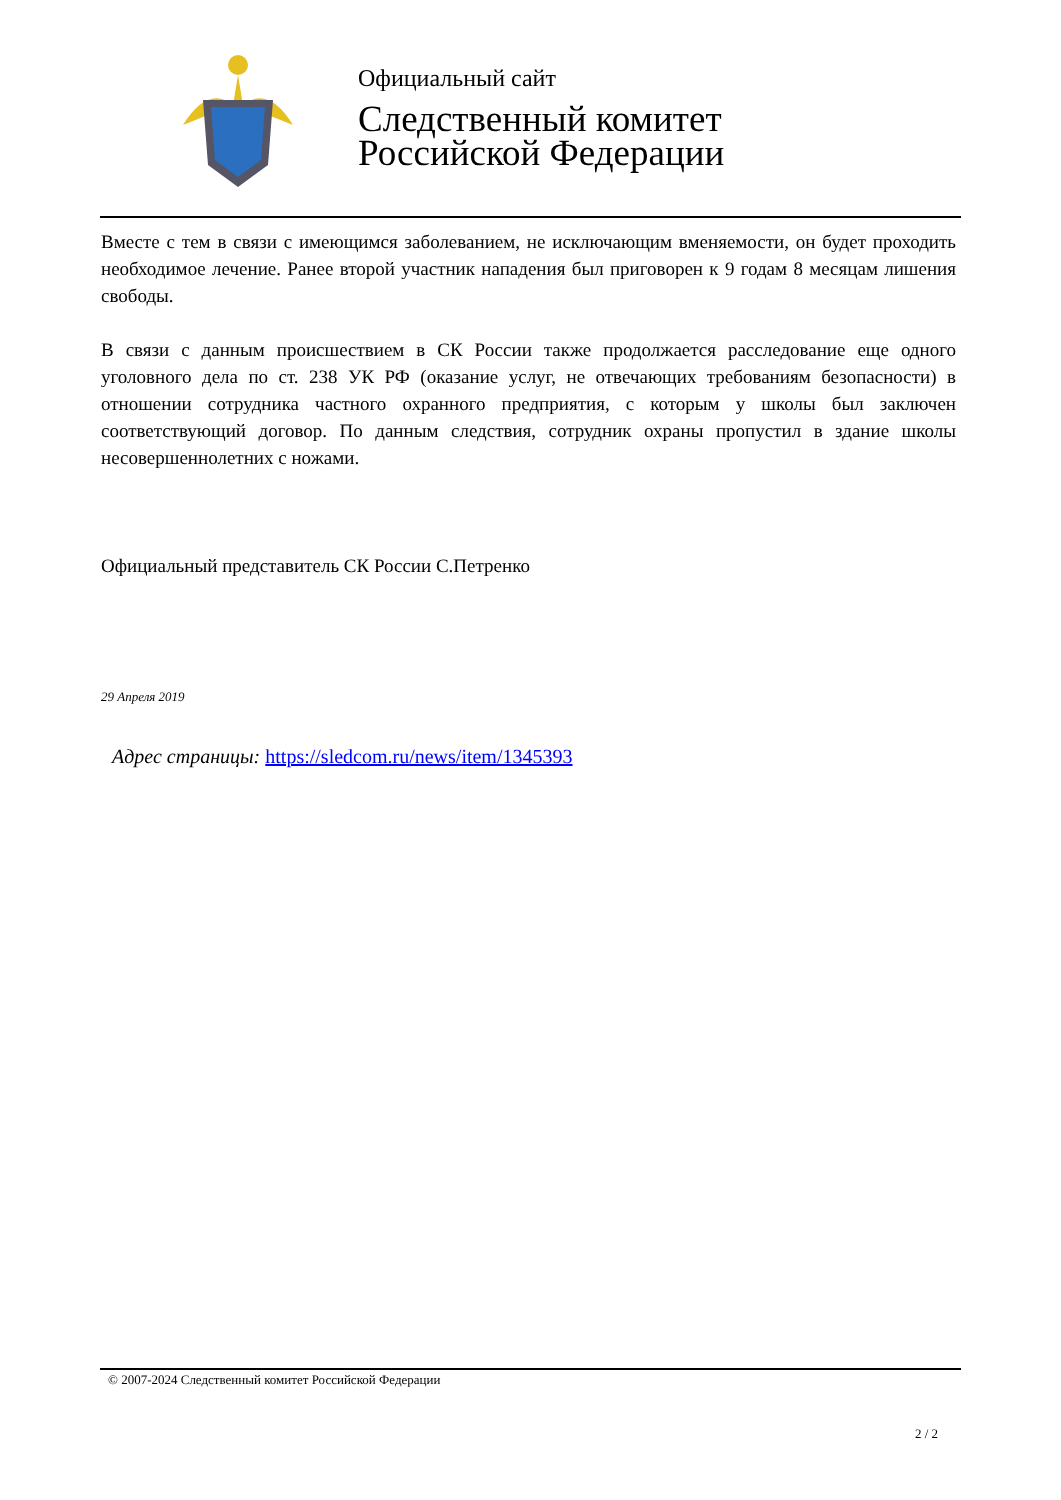Официальный сайт
Следственный комитет
Российской Федерации
Вместе с тем в связи с имеющимся заболеванием, не исключающим вменяемости, он будет проходить необходимое лечение. Ранее второй участник нападения был приговорен к 9 годам 8 месяцам лишения свободы.
В связи с данным происшествием в СК России также продолжается расследование еще одного уголовного дела по ст. 238 УК РФ (оказание услуг, не отвечающих требованиям безопасности) в отношении сотрудника частного охранного предприятия, с которым у школы был заключен соответствующий договор. По данным следствия, сотрудник охраны пропустил в здание школы несовершеннолетних с ножами.
Официальный представитель СК России С.Петренко
29 Апреля 2019
Адрес страницы: https://sledcom.ru/news/item/1345393
© 2007-2024 Следственный комитет Российской Федерации
2 / 2